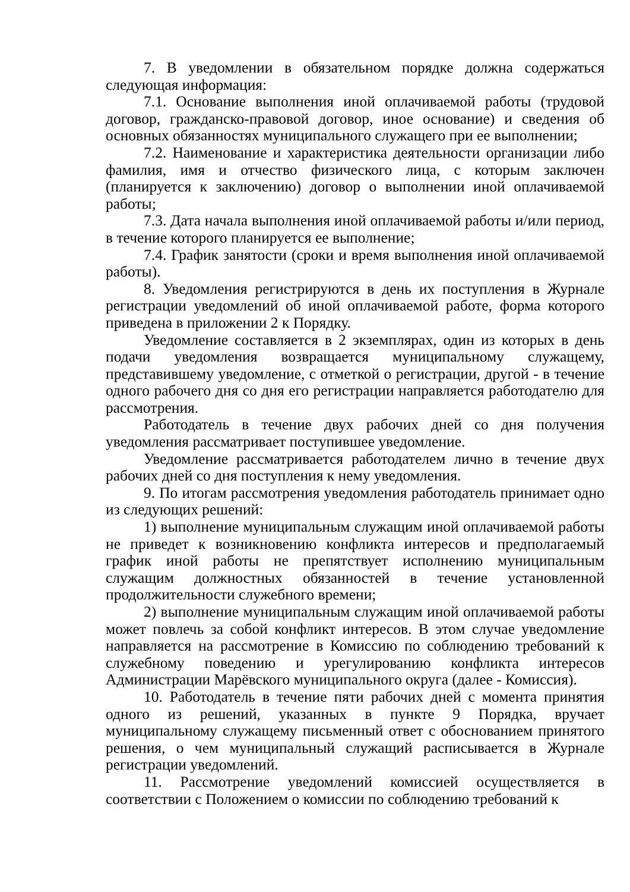7. В уведомлении в обязательном порядке должна содержаться следующая информация:
7.1. Основание выполнения иной оплачиваемой работы (трудовой договор, гражданско-правовой договор, иное основание) и сведения об основных обязанностях муниципального служащего при ее выполнении;
7.2. Наименование и характеристика деятельности организации либо фамилия, имя и отчество физического лица, с которым заключен (планируется к заключению) договор о выполнении иной оплачиваемой работы;
7.3. Дата начала выполнения иной оплачиваемой работы и/или период, в течение которого планируется ее выполнение;
7.4. График занятости (сроки и время выполнения иной оплачиваемой работы).
8. Уведомления регистрируются в день их поступления в Журнале регистрации уведомлений об иной оплачиваемой работе, форма которого приведена в приложении 2 к Порядку.
Уведомление составляется в 2 экземплярах, один из которых в день подачи уведомления возвращается муниципальному служащему, представившему уведомление, с отметкой о регистрации, другой - в течение одного рабочего дня со дня его регистрации направляется работодателю для рассмотрения.
Работодатель в течение двух рабочих дней со дня получения уведомления рассматривает поступившее уведомление.
Уведомление рассматривается работодателем лично в течение двух рабочих дней со дня поступления к нему уведомления.
9. По итогам рассмотрения уведомления работодатель принимает одно из следующих решений:
1) выполнение муниципальным служащим иной оплачиваемой работы не приведет к возникновению конфликта интересов и предполагаемый график иной работы не препятствует исполнению муниципальным служащим должностных обязанностей в течение установленной продолжительности служебного времени;
2) выполнение муниципальным служащим иной оплачиваемой работы может повлечь за собой конфликт интересов. В этом случае уведомление направляется на рассмотрение в Комиссию по соблюдению требований к служебному поведению и урегулированию конфликта интересов Администрации Марёвского муниципального округа (далее - Комиссия).
10. Работодатель в течение пяти рабочих дней с момента принятия одного из решений, указанных в пункте 9 Порядка, вручает муниципальному служащему письменный ответ с обоснованием принятого решения, о чем муниципальный служащий расписывается в Журнале регистрации уведомлений.
11. Рассмотрение уведомлений комиссией осуществляется в соответствии с Положением о комиссии по соблюдению требований к